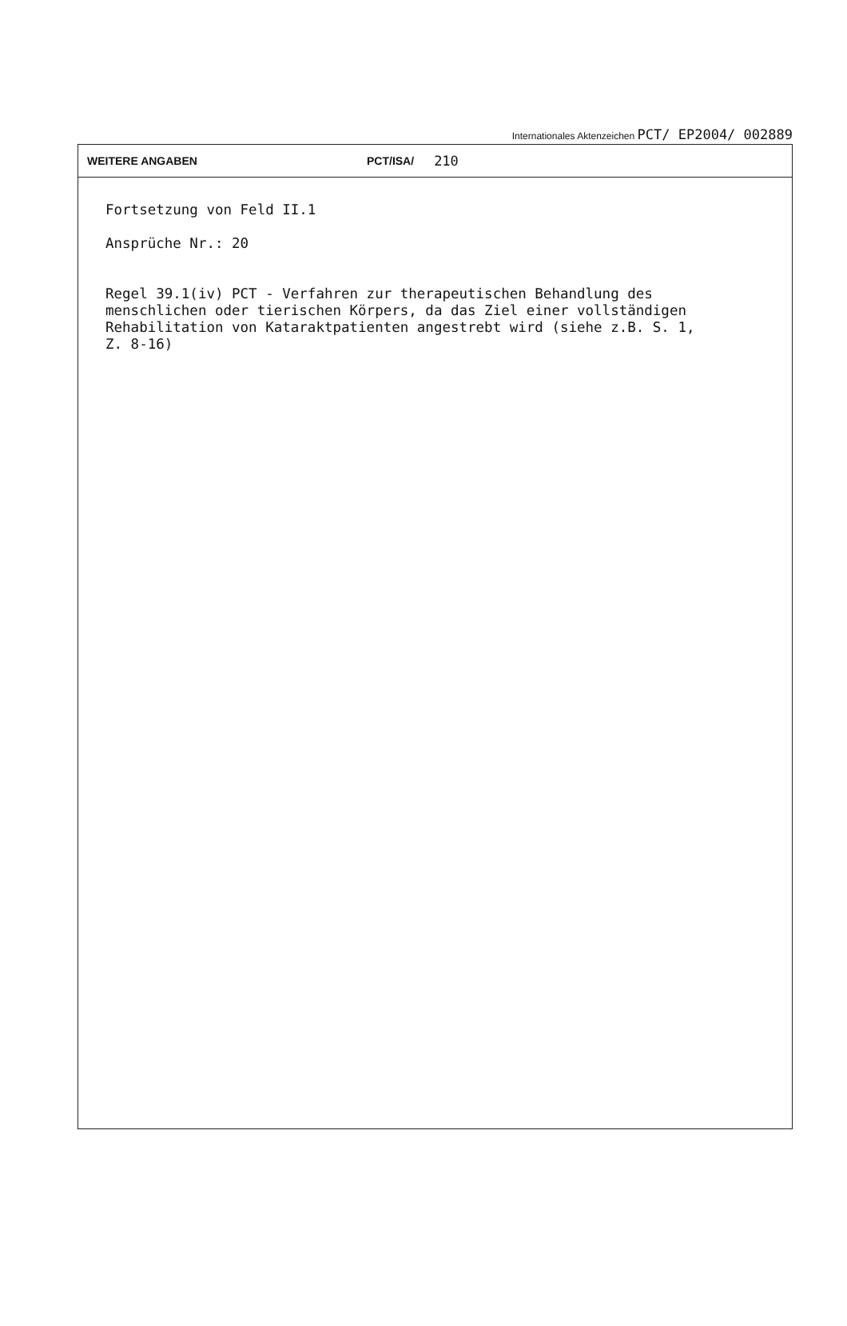Internationales Aktenzeichen PCT/ EP2004/ 002889
WEITERE ANGABEN PCT/ISA/ 210
Fortsetzung von Feld II.1
Ansprüche Nr.: 20
Regel 39.1(iv) PCT - Verfahren zur therapeutischen Behandlung des
menschlichen oder tierischen Körpers, da das Ziel einer vollständigen
Rehabilitation von Kataraktpatienten angestrebt wird (siehe z.B. S. 1,
Z. 8-16)